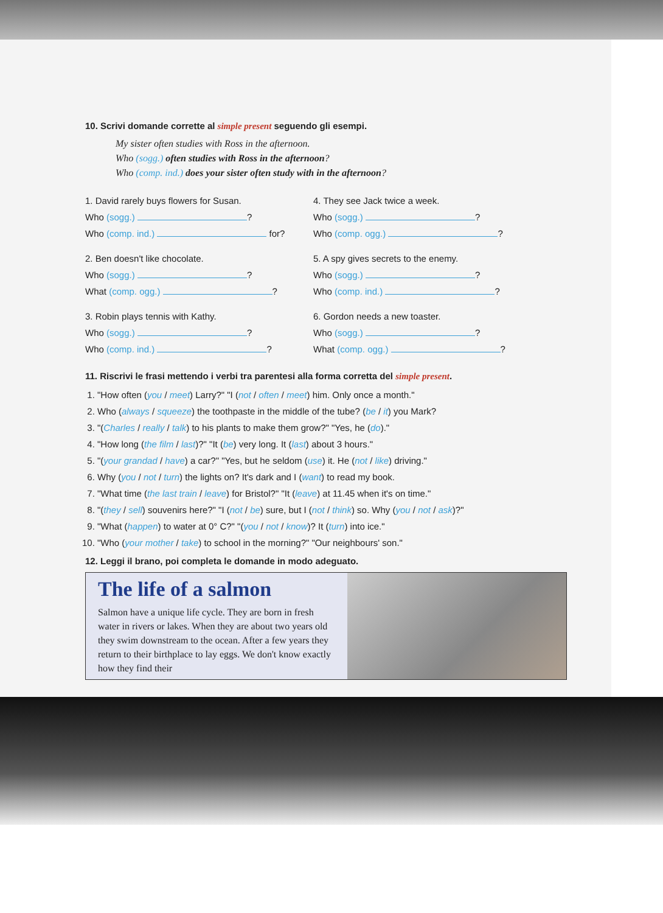10. Scrivi domande corrette al simple present seguendo gli esempi.
My sister often studies with Ross in the afternoon.
Who (sogg.) often studies with Ross in the afternoon?
Who (comp. ind.) does your sister often study with in the afternoon?
1. David rarely buys flowers for Susan.
Who (sogg.) ?
Who (comp. ind.) for?
2. Ben doesn't like chocolate.
Who (sogg.) ?
What (comp. ogg.) ?
3. Robin plays tennis with Kathy.
Who (sogg.) ?
Who (comp. ind.) ?
4. They see Jack twice a week.
Who (sogg.) ?
Who (comp. ogg.) ?
5. A spy gives secrets to the enemy.
Who (sogg.) ?
Who (comp. ind.) ?
6. Gordon needs a new toaster.
Who (sogg.) ?
What (comp. ogg.) ?
11. Riscrivi le frasi mettendo i verbi tra parentesi alla forma corretta del simple present.
1. "How often (you / meet) Larry?" "I (not / often / meet) him. Only once a month."
2. Who (always / squeeze) the toothpaste in the middle of the tube? (be / it) you Mark?
3. "(Charles / really / talk) to his plants to make them grow?" "Yes, he (do)."
4. "How long (the film / last)?" "It (be) very long. It (last) about 3 hours."
5. "(your grandad / have) a car?" "Yes, but he seldom (use) it. He (not / like) driving."
6. Why (you / not / turn) the lights on? It's dark and I (want) to read my book.
7. "What time (the last train / leave) for Bristol?" "It (leave) at 11.45 when it's on time."
8. "(they / sell) souvenirs here?" "I (not / be) sure, but I (not / think) so. Why (you / not / ask)?"
9. "What (happen) to water at 0° C?" "(you / not / know)? It (turn) into ice."
10. "Who (your mother / take) to school in the morning?" "Our neighbours' son."
12. Leggi il brano, poi completa le domande in modo adeguato.
The life of a salmon
Salmon have a unique life cycle. They are born in fresh water in rivers or lakes. When they are about two years old they swim downstream to the ocean. After a few years they return to their birthplace to lay eggs. We don't know exactly how they find their